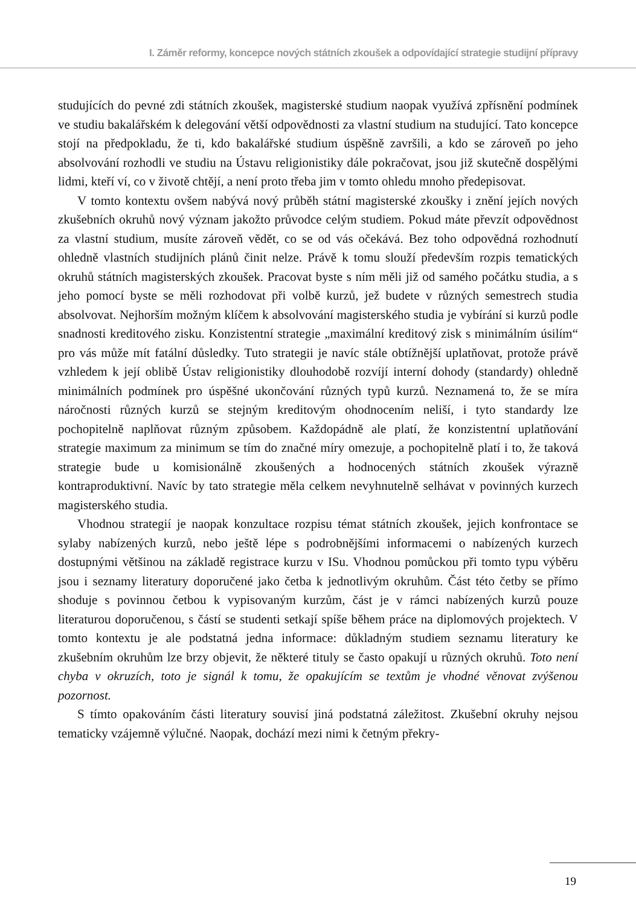I. Záměr reformy, koncepce nových státních zkoušek a odpovídající strategie studijní přípravy
studujících do pevné zdi státních zkoušek, magisterské studium naopak využívá zpřísnění podmínek ve studiu bakalářském k delegování větší odpovědnosti za vlastní studium na studující. Tato koncepce stojí na předpokladu, že ti, kdo bakalářské studium úspěšně završili, a kdo se zároveň po jeho absolvování rozhodli ve studiu na Ústavu religionistiky dále pokračovat, jsou již skutečně dospělými lidmi, kteří ví, co v životě chtějí, a není proto třeba jim v tomto ohledu mnoho předepisovat.
V tomto kontextu ovšem nabývá nový průběh státní magisterské zkoušky i znění jejích nových zkušebních okruhů nový význam jakožto průvodce celým studiem. Pokud máte převzít odpovědnost za vlastní studium, musíte zároveň vědět, co se od vás očekává. Bez toho odpovědná rozhodnutí ohledně vlastních studijních plánů činit nelze. Právě k tomu slouží především rozpis tematických okruhů státních magisterských zkoušek. Pracovat byste s ním měli již od samého počátku studia, a s jeho pomocí byste se měli rozhodovat při volbě kurzů, jež budete v různých semestrech studia absolvovat. Nejhorším možným klíčem k absolvování magisterského studia je vybírání si kurzů podle snadnosti kreditového zisku. Konzistentní strategie „maximální kreditový zisk s minimálním úsilím“ pro vás může mít fatální důsledky. Tuto strategii je navíc stále obtížnější uplatňovat, protože právě vzhledem k její oblibě Ústav religionistiky dlouhodobě rozvíjí interní dohody (standardy) ohledně minimálních podmínek pro úspěšné ukončování různých typů kurzů. Neznamená to, že se míra náročnosti různých kurzů se stejným kreditovým ohodnocením neliší, i tyto standardy lze pochopitelně naplňovat různým způsobem. Každopádně ale platí, že konzistentní uplatňování strategie maximum za minimum se tím do značné míry omezuje, a pochopitelně platí i to, že taková strategie bude u komisionálně zkoušených a hodnocených státních zkoušek výrazně kontraproduktivní. Navíc by tato strategie měla celkem nevyhnutelně selhávat v povinných kurzech magisterského studia.
Vhodnou strategií je naopak konzultace rozpisu témat státních zkoušek, jejich konfrontace se sylaby nabízených kurzů, nebo ještě lépe s podrobnějšími informacemi o nabízených kurzech dostupnými většinou na základě registrace kurzu v ISu. Vhodnou pomůckou při tomto typu výběru jsou i seznamy literatury doporučené jako četba k jednotlivým okruhům. Část této četby se přímo shoduje s povinnou četbou k vypisovaným kurzům, část je v rámci nabízených kurzů pouze literaturou doporučenou, s částí se studenti setkají spíše během práce na diplomových projektech. V tomto kontextu je ale podstatná jedna informace: důkladným studiem seznamu literatury ke zkušebním okruhům lze brzy objevit, že některé tituly se často opakují u různých okruhů. Toto není chyba v okruzích, toto je signál k tomu, že opakujícím se textům je vhodné věnovat zvýšenou pozornost.
S tímto opakováním části literatury souvisí jiná podstatná záležitost. Zkušební okruhy nejsou tematicky vzájemně výlučné. Naopak, dochází mezi nimi k četným překry-
19